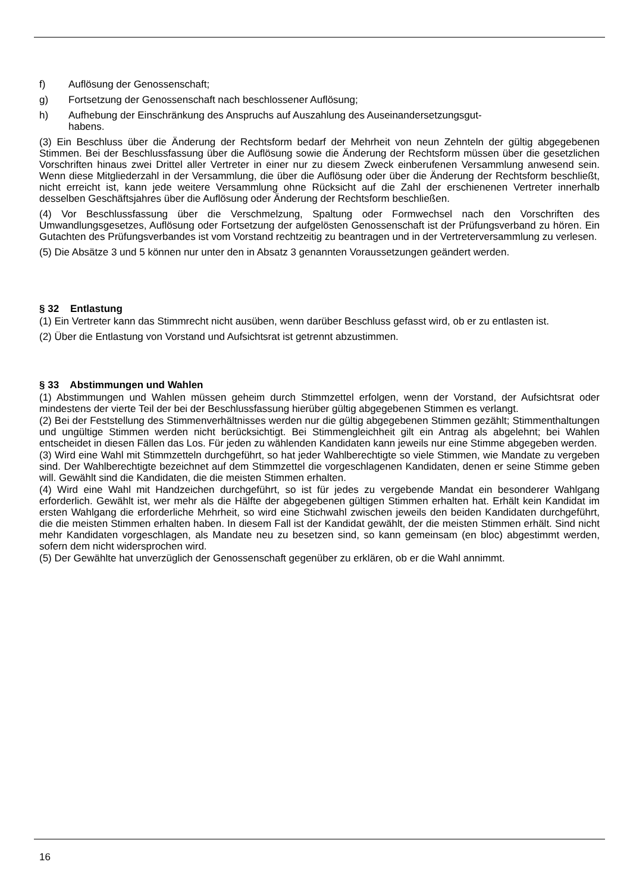f) Auflösung der Genossenschaft;
g) Fortsetzung der Genossenschaft nach beschlossener Auflösung;
h) Aufhebung der Einschränkung des Anspruchs auf Auszahlung des Auseinandersetzungsgut-
habens.
(3) Ein Beschluss über die Änderung der Rechtsform bedarf der Mehrheit von neun Zehnteln der gültig abgegebenen Stimmen. Bei der Beschlussfassung über die Auflösung sowie die Änderung der Rechtsform müssen über die gesetzlichen Vorschriften hinaus zwei Drittel aller Vertreter in einer nur zu diesem Zweck einberufenen Versammlung anwesend sein. Wenn diese Mitgliederzahl in der Versammlung, die über die Auflösung oder über die Änderung der Rechtsform beschließt, nicht erreicht ist, kann jede weitere Versammlung ohne Rücksicht auf die Zahl der erschienenen Vertreter innerhalb desselben Geschäftsjahres über die Auflösung oder Änderung der Rechtsform beschließen.
(4) Vor Beschlussfassung über die Verschmelzung, Spaltung oder Formwechsel nach den Vorschriften des Umwandlungsgesetzes, Auflösung oder Fortsetzung der aufgelösten Genossenschaft ist der Prüfungsverband zu hören. Ein Gutachten des Prüfungsverbandes ist vom Vorstand rechtzeitig zu beantragen und in der Vertreterversammlung zu verlesen.
(5) Die Absätze 3 und 5 können nur unter den in Absatz 3 genannten Voraussetzungen geändert werden.
§ 32 Entlastung
(1) Ein Vertreter kann das Stimmrecht nicht ausüben, wenn darüber Beschluss gefasst wird, ob er zu entlasten ist.
(2) Über die Entlastung von Vorstand und Aufsichtsrat ist getrennt abzustimmen.
§ 33 Abstimmungen und Wahlen
(1) Abstimmungen und Wahlen müssen geheim durch Stimmzettel erfolgen, wenn der Vorstand, der Aufsichtsrat oder mindestens der vierte Teil der bei der Beschlussfassung hierüber gültig abgegebenen Stimmen es verlangt.
(2) Bei der Feststellung des Stimmenverhältnisses werden nur die gültig abgegebenen Stimmen gezählt; Stimmenthaltungen und ungültige Stimmen werden nicht berücksichtigt. Bei Stimmengleichheit gilt ein Antrag als abgelehnt; bei Wahlen entscheidet in diesen Fällen das Los. Für jeden zu wählenden Kandidaten kann jeweils nur eine Stimme abgegeben werden.
(3) Wird eine Wahl mit Stimmzetteln durchgeführt, so hat jeder Wahlberechtigte so viele Stimmen, wie Mandate zu vergeben sind. Der Wahlberechtigte bezeichnet auf dem Stimmzettel die vorgeschlagenen Kandidaten, denen er seine Stimme geben will. Gewählt sind die Kandidaten, die die meisten Stimmen erhalten.
(4) Wird eine Wahl mit Handzeichen durchgeführt, so ist für jedes zu vergebende Mandat ein besonderer Wahlgang erforderlich. Gewählt ist, wer mehr als die Hälfte der abgegebenen gültigen Stimmen erhalten hat. Erhält kein Kandidat im ersten Wahlgang die erforderliche Mehrheit, so wird eine Stichwahl zwischen jeweils den beiden Kandidaten durchgeführt, die die meisten Stimmen erhalten haben. In diesem Fall ist der Kandidat gewählt, der die meisten Stimmen erhält. Sind nicht mehr Kandidaten vorgeschlagen, als Mandate neu zu besetzen sind, so kann gemeinsam (en bloc) abgestimmt werden, sofern dem nicht widersprochen wird.
(5) Der Gewählte hat unverzüglich der Genossenschaft gegenüber zu erklären, ob er die Wahl annimmt.
16